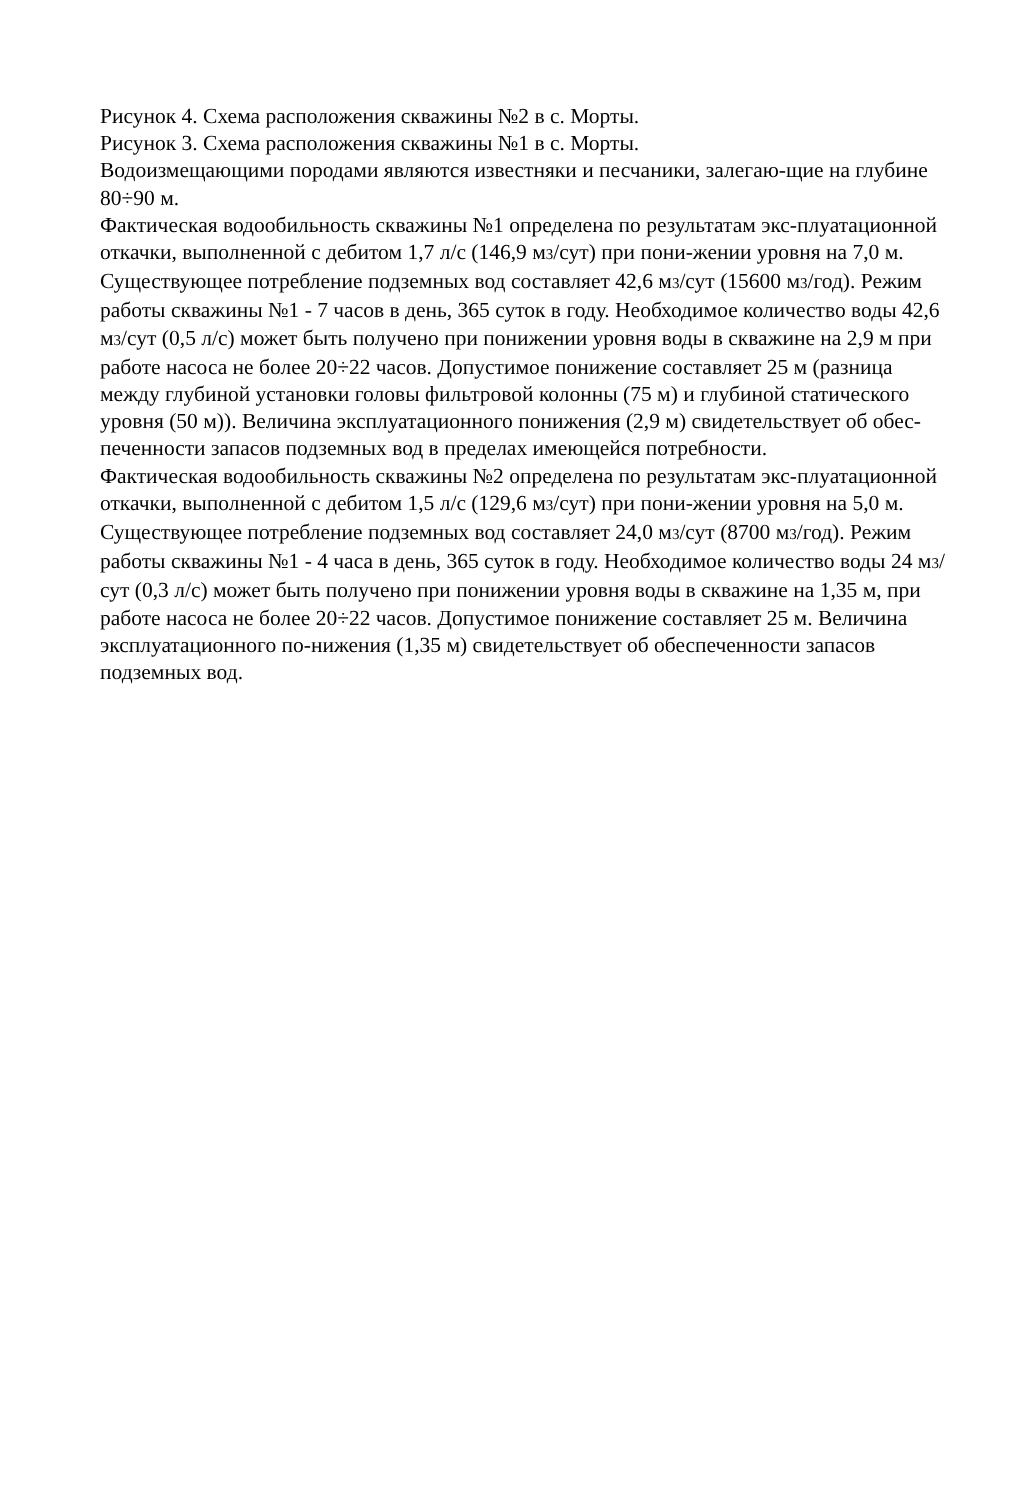Рисунок 4. Схема расположения скважины №2 в с. Морты.
Рисунок 3. Схема расположения скважины №1 в с. Морты.
Водоизмещающими породами являются известняки и песчаники, залегаю-щие на глубине 80÷90 м.
Фактическая водообильность скважины №1 определена по результатам экс-плуатационной откачки, выполненной с дебитом 1,7 л/с (146,9 м3/сут) при пони-жении уровня на 7,0 м. Существующее потребление подземных вод составляет 42,6 м3/сут (15600 м3/год). Режим работы скважины №1 - 7 часов в день, 365 суток в году. Необходимое количество воды 42,6 м3/сут (0,5 л/с) может быть получено при понижении уровня воды в скважине на 2,9 м при работе насоса не более 20÷22 часов. Допустимое понижение составляет 25 м (разница между глубиной установки головы фильтровой колонны (75 м) и глубиной статического уровня (50 м)). Величина эксплуатационного понижения (2,9 м) свидетельствует об обес-печенности запасов подземных вод в пределах имеющейся потребности.
Фактическая водообильность скважины №2 определена по результатам экс-плуатационной откачки, выполненной с дебитом 1,5 л/с (129,6 м3/сут) при пони-жении уровня на 5,0 м. Существующее потребление подземных вод составляет 24,0 м3/сут (8700 м3/год). Режим работы скважины №1 - 4 часа в день, 365 суток в году. Необходимое количество воды 24 м3/сут (0,3 л/с) может быть получено при понижении уровня воды в скважине на 1,35 м, при работе насоса не более 20÷22 часов. Допустимое понижение составляет 25 м. Величина эксплуатационного по-нижения (1,35 м) свидетельствует об обеспеченности запасов подземных вод.